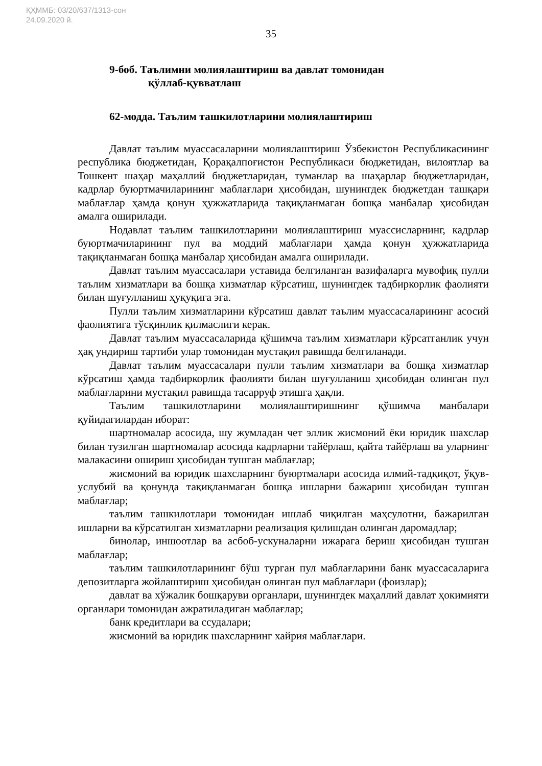ҚҲММБ: 03/20/637/1313-сон
24.09.2020 й.
35
9-боб. Таълимни молиялаштириш ва давлат томонидан
қўллаб-қувватлаш
62-модда. Таълим ташкилотларини молиялаштириш
Давлат таълим муассасаларини молиялаштириш Ўзбекистон Республикасининг республика бюджетидан, Қорақалпоғистон Республикаси бюджетидан, вилоятлар ва Тошкент шаҳар маҳаллий бюджетларидан, туманлар ва шаҳарлар бюджетларидан, кадрлар буюртмачиларининг маблағлари ҳисобидан, шунингдек бюджетдан ташқари маблағлар ҳамда қонун ҳужжатларида тақиқланмаган бошқа манбалар ҳисобидан амалга оширилади.
Нодавлат таълим ташкилотларини молиялаштириш муассисларнинг, кадрлар буюртмачиларининг пул ва моддий маблағлари ҳамда қонун ҳужжатларида тақиқланмаган бошқа манбалар ҳисобидан амалга оширилади.
Давлат таълим муассасалари уставида белгиланган вазифаларга мувофиқ пулли таълим хизматлари ва бошқа хизматлар кўрсатиш, шунингдек тадбиркорлик фаолияти билан шуғулланиш ҳуқуқига эга.
Пулли таълим хизматларини кўрсатиш давлат таълим муассасаларининг асосий фаолиятига тўсқинлик қилмаслиги керак.
Давлат таълим муассасаларида қўшимча таълим хизматлари кўрсатганлик учун ҳақ ундириш тартиби улар томонидан мустақил равишда белгиланади.
Давлат таълим муассасалари пулли таълим хизматлари ва бошқа хизматлар кўрсатиш ҳамда тадбиркорлик фаолияти билан шуғулланиш ҳисобидан олинган пул маблағларини мустақил равишда тасарруф этишга ҳақли.
Таълим ташкилотларини молиялаштиришнинг қўшимча манбалари қуйидагилардан иборат:
шартномалар асосида, шу жумладан чет эллик жисмоний ёки юридик шахслар билан тузилган шартномалар асосида кадрларни тайёрлаш, қайта тайёрлаш ва уларнинг малакасини ошириш ҳисобидан тушган маблағлар;
жисмоний ва юридик шахсларнинг буюртмалари асосида илмий-тадқиқот, ўқув-услубий ва қонунда тақиқланмаган бошқа ишларни бажариш ҳисобидан тушган маблағлар;
таълим ташкилотлари томонидан ишлаб чиқилган маҳсулотни, бажарилган ишларни ва кўрсатилган хизматларни реализация қилишдан олинган даромадлар;
бинолар, иншоотлар ва асбоб-ускуналарни ижарага бериш ҳисобидан тушган маблағлар;
таълим ташкилотларининг бўш турган пул маблағларини банк муассасаларига депозитларга жойлаштириш ҳисобидан олинган пул маблағлари (фоизлар);
давлат ва хўжалик бошқаруви органлари, шунингдек маҳаллий давлат ҳокимияти органлари томонидан ажратиладиган маблағлар;
банк кредитлари ва ссудалари;
жисмоний ва юридик шахсларнинг хайрия маблағлари.